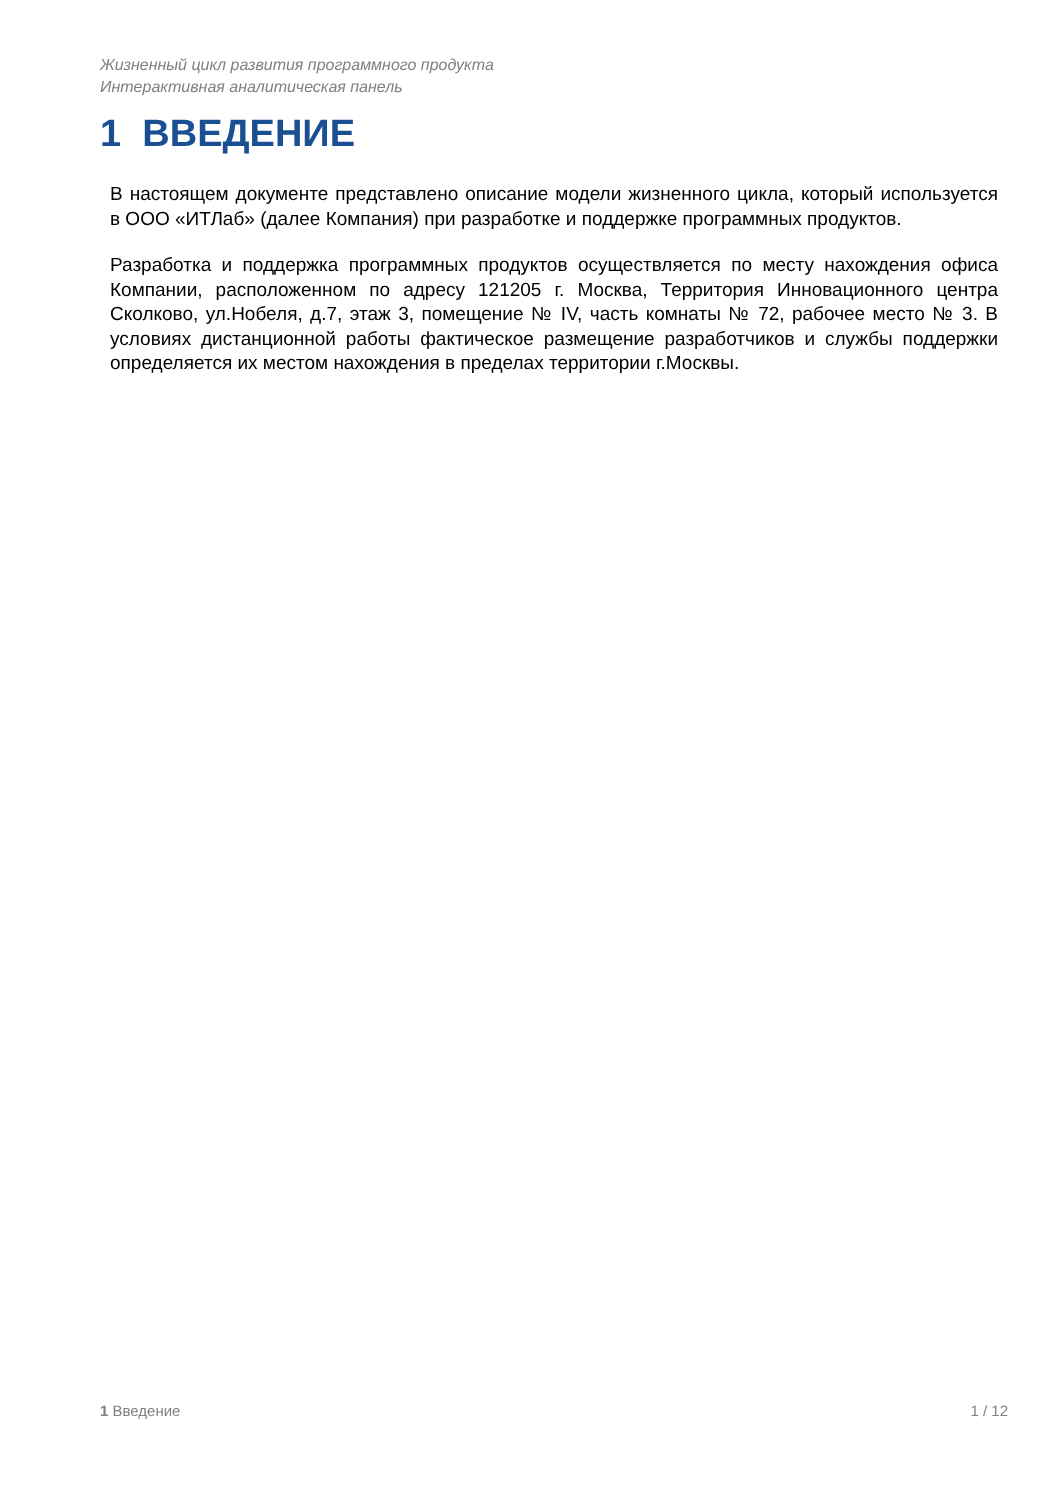Жизненный цикл развития программного продукта
Интерактивная аналитическая панель
1 ВВЕДЕНИЕ
В настоящем документе представлено описание модели жизненного цикла, который используется в ООО «ИТЛаб» (далее Компания) при разработке и поддержке программных продуктов.
Разработка и поддержка программных продуктов осуществляется по месту нахождения офиса Компании, расположенном по адресу 121205 г. Москва, Территория Инновационного центра Сколково, ул.Нобеля, д.7, этаж 3, помещение № IV, часть комнаты № 72, рабочее место № 3. В условиях дистанционной работы фактическое размещение разработчиков и службы поддержки определяется их местом нахождения в пределах территории г.Москвы.
1 Введение 1 / 12